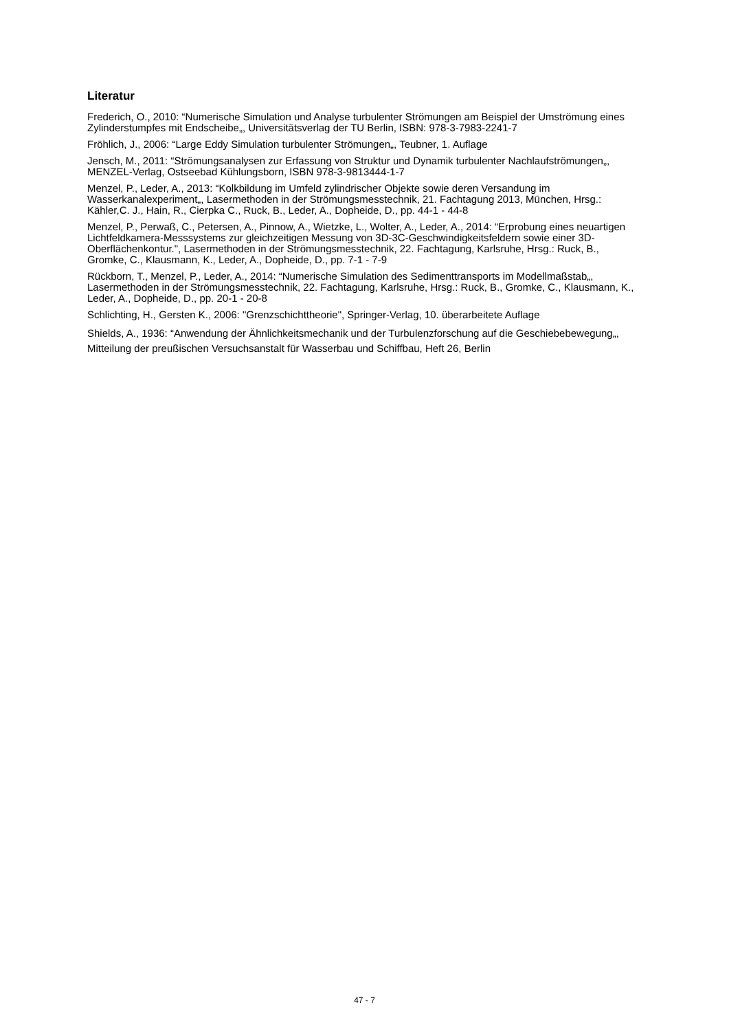Literatur
Frederich, O., 2010: “Numerische Simulation und Analyse turbulenter Strömungen am Beispiel der Umströmung eines Zylinderstumpfes mit Endscheibe„, Universitätsverlag der TU Berlin, ISBN: 978-3-7983-2241-7
Fröhlich, J., 2006: “Large Eddy Simulation turbulenter Strömungen„, Teubner, 1. Auflage
Jensch, M., 2011: “Strömungsanalysen zur Erfassung von Struktur und Dynamik turbulenter Nachlaufströmungen„, MENZEL-Verlag, Ostseebad Kühlungsborn, ISBN 978-3-9813444-1-7
Menzel, P., Leder, A., 2013: “Kolkbildung im Umfeld zylindrischer Objekte sowie deren Versandung im Wasserkanalexperiment„, Lasermethoden in der Strömungsmesstechnik, 21. Fachtagung 2013, München, Hrsg.: Kähler,C. J., Hain, R., Cierpka C., Ruck, B., Leder, A., Dopheide, D., pp. 44-1 - 44-8
Menzel, P., Perwaß, C., Petersen, A., Pinnow, A., Wietzke, L., Wolter, A., Leder, A., 2014: “Erprobung eines neuartigen Lichtfeldkamera-Messsystems zur gleichzeitigen Messung von 3D-3C-Geschwindigkeitsfeldern sowie einer 3D-Oberflächenkontur.", Lasermethoden in der Strömungsmesstechnik, 22. Fachtagung, Karlsruhe, Hrsg.: Ruck, B., Gromke, C., Klausmann, K., Leder, A., Dopheide, D., pp. 7-1 - 7-9
Rückborn, T., Menzel, P., Leder, A., 2014: “Numerische Simulation des Sedimenttransports im Modellmaßstab„, Lasermethoden in der Strömungsmesstechnik, 22. Fachtagung, Karlsruhe, Hrsg.: Ruck, B., Gromke, C., Klausmann, K., Leder, A., Dopheide, D., pp. 20-1 - 20-8
Schlichting, H., Gersten K., 2006: "Grenzschichttheorie", Springer-Verlag, 10. überarbeitete Auflage
Shields, A., 1936: “Anwendung der Ähnlichkeitsmechanik und der Turbulenzforschung auf die Geschiebebewegung„, Mitteilung der preußischen Versuchsanstalt für Wasserbau und Schiffbau, Heft 26, Berlin
47 - 7